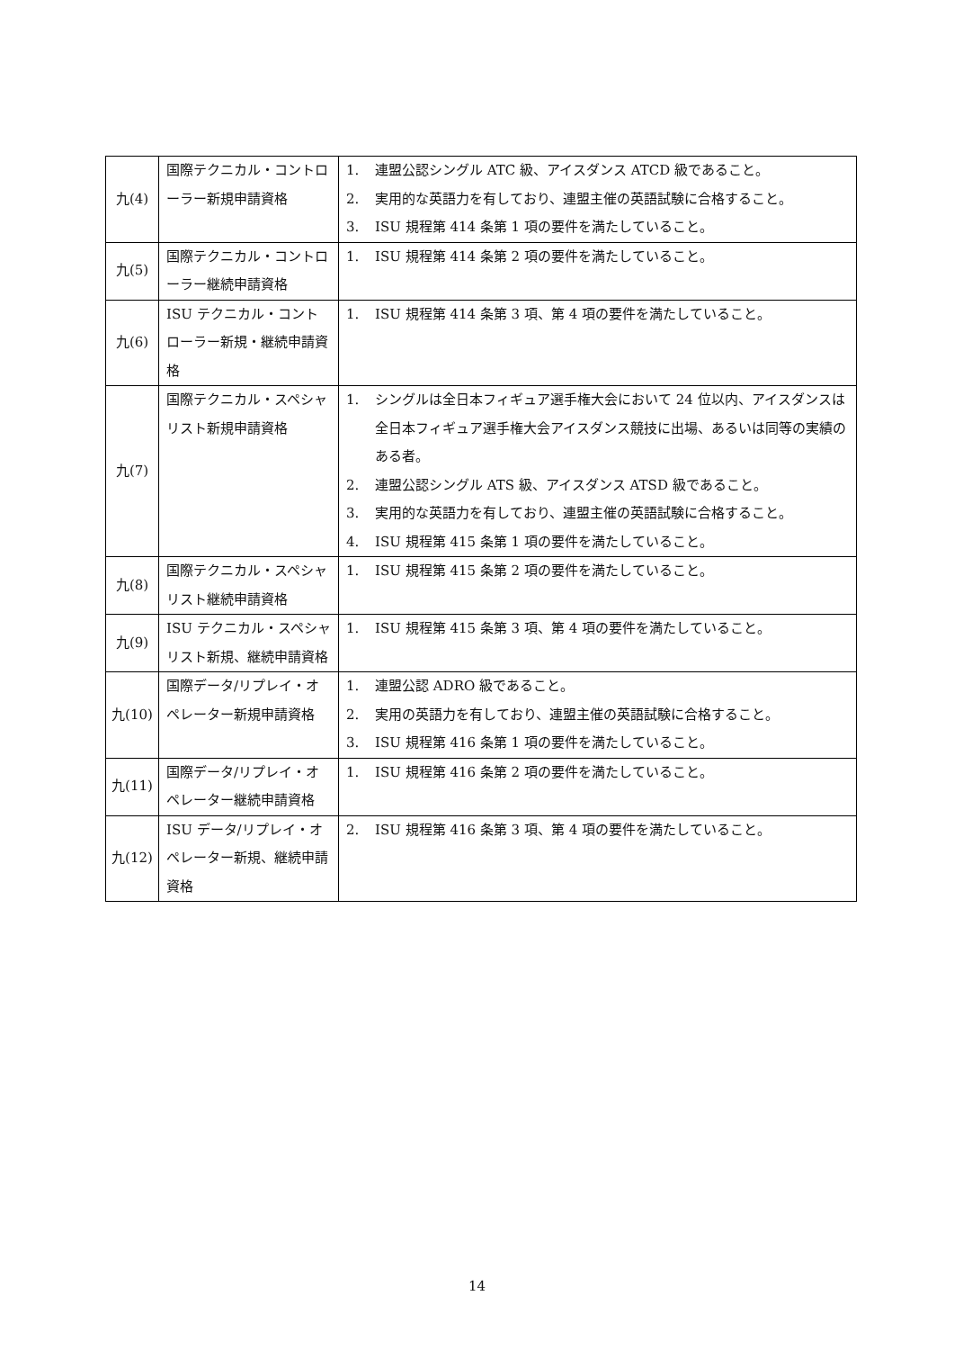| 九(4) | 国際テクニカル・コントローラー新規申請資格 | 1. 連盟公認シングル ATC 級、アイスダンス ATCD 級であること。 2. 実用的な英語力を有しており、連盟主催の英語試験に合格すること。 3. ISU 規程第 414 条第 1 項の要件を満たしていること。 |
| 九(5) | 国際テクニカル・コントローラー継続申請資格 | 1. ISU 規程第 414 条第 2 項の要件を満たしていること。 |
| 九(6) | ISU テクニカル・コントローラー新規・継続申請資格 | 1. ISU 規程第 414 条第 3 項、第 4 項の要件を満たしていること。 |
| 九(7) | 国際テクニカル・スペシャリスト新規申請資格 | 1. シングルは全日本フィギュア選手権大会において 24 位以内、アイスダンスは全日本フィギュア選手権大会アイスダンス競技に出場、あるいは同等の実績のある者。 2. 連盟公認シングル ATS 級、アイスダンス ATSD 級であること。 3. 実用的な英語力を有しており、連盟主催の英語試験に合格すること。 4. ISU 規程第 415 条第 1 項の要件を満たしていること。 |
| 九(8) | 国際テクニカル・スペシャリスト継続申請資格 | 1. ISU 規程第 415 条第 2 項の要件を満たしていること。 |
| 九(9) | ISU テクニカル・スペシャリスト新規、継続申請資格 | 1. ISU 規程第 415 条第 3 項、第 4 項の要件を満たしていること。 |
| 九(10) | 国際データ/リプレイ・オペレーター新規申請資格 | 1. 連盟公認 ADRO 級であること。 2. 実用の英語力を有しており、連盟主催の英語試験に合格すること。 3. ISU 規程第 416 条第 1 項の要件を満たしていること。 |
| 九(11) | 国際データ/リプレイ・オペレーター継続申請資格 | 1. ISU 規程第 416 条第 2 項の要件を満たしていること。 |
| 九(12) | ISU データ/リプレイ・オペレーター新規、継続申請資格 | 2. ISU 規程第 416 条第 3 項、第 4 項の要件を満たしていること。 |
14